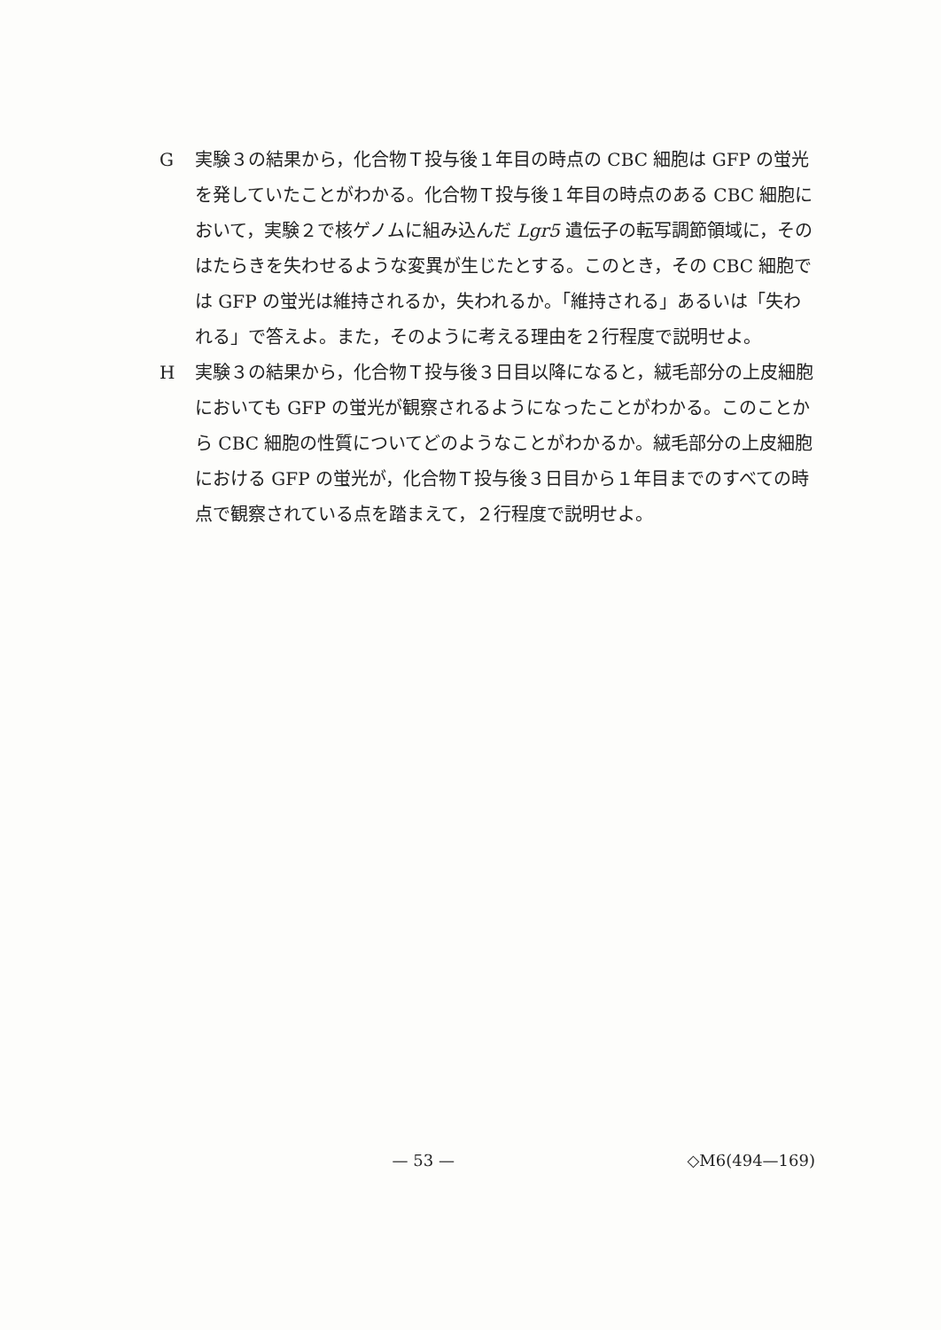G実験３の結果から，化合物Ｔ投与後１年目の時点の CBC 細胞は GFP の蛍光を発していたことがわかる。化合物Ｔ投与後１年目の時点のある CBC 細胞において，実験２で核ゲノムに組み込んだ Lgr5 遺伝子の転写調節領域に，そのはたらきを失わせるような変異が生じたとする。このとき，その CBC 細胞では GFP の蛍光は維持されるか，失われるか。「維持される」あるいは「失われる」で答えよ。また，そのように考える理由を２行程度で説明せよ。
H実験３の結果から，化合物Ｔ投与後３日目以降になると，絨毛部分の上皮細胞においても GFP の蛍光が観察されるようになったことがわかる。このことから CBC 細胞の性質についてどのようなことがわかるか。絨毛部分の上皮細胞における GFP の蛍光が，化合物Ｔ投与後３日目から１年目までのすべての時点で観察されている点を踏まえて，２行程度で説明せよ。
— 53 — ◇M6(494—169)